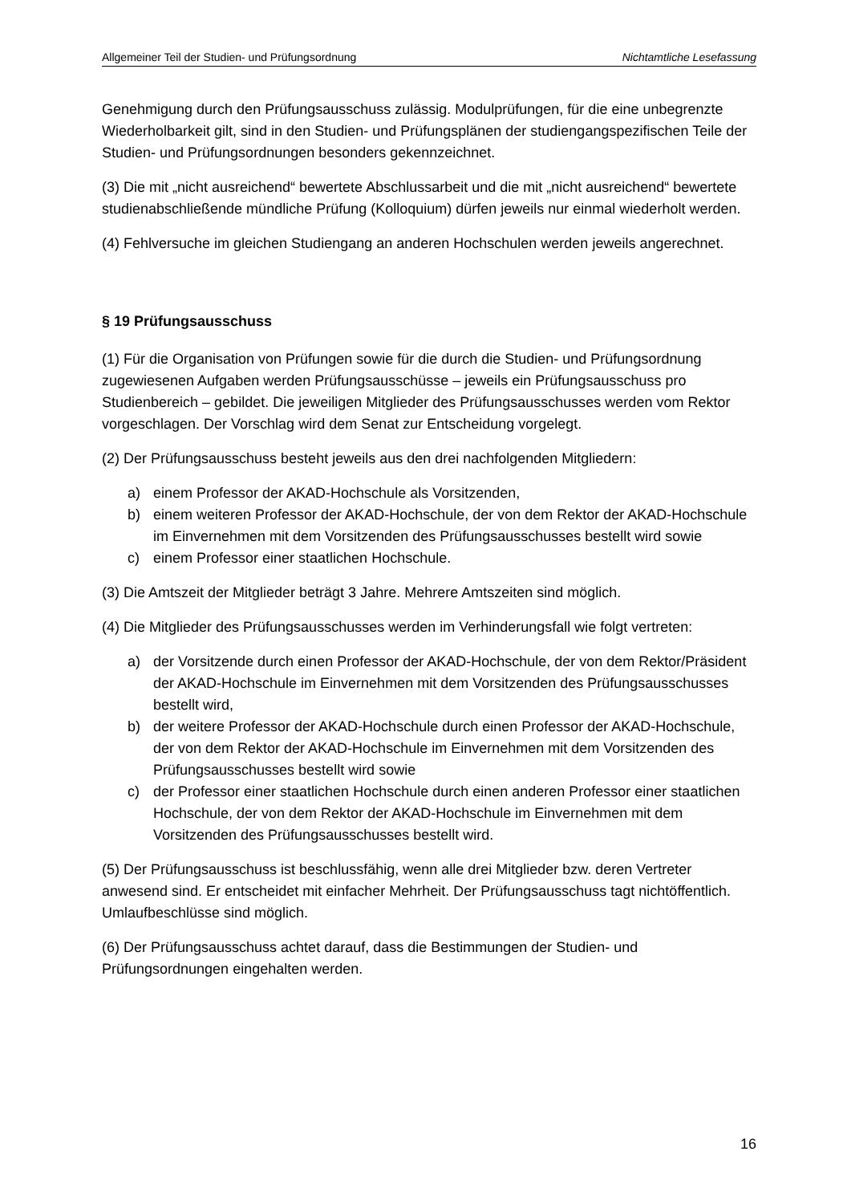Allgemeiner Teil der Studien- und Prüfungsordnung Nichtamtliche Lesefassung
Genehmigung durch den Prüfungsausschuss zulässig. Modulprüfungen, für die eine unbegrenzte Wiederholbarkeit gilt, sind in den Studien- und Prüfungsplänen der studiengangspezifischen Teile der Studien- und Prüfungsordnungen besonders gekennzeichnet.
(3) Die mit „nicht ausreichend“ bewertete Abschlussarbeit und die mit „nicht ausreichend“ bewertete studienabschließende mündliche Prüfung (Kolloquium) dürfen jeweils nur einmal wiederholt werden.
(4) Fehlversuche im gleichen Studiengang an anderen Hochschulen werden jeweils angerechnet.
§ 19 Prüfungsausschuss
(1) Für die Organisation von Prüfungen sowie für die durch die Studien- und Prüfungsordnung zugewiesenen Aufgaben werden Prüfungsausschüsse – jeweils ein Prüfungsausschuss pro Studienbereich – gebildet. Die jeweiligen Mitglieder des Prüfungsausschusses werden vom Rektor vorgeschlagen. Der Vorschlag wird dem Senat zur Entscheidung vorgelegt.
(2) Der Prüfungsausschuss besteht jeweils aus den drei nachfolgenden Mitgliedern:
a) einem Professor der AKAD-Hochschule als Vorsitzenden,
b) einem weiteren Professor der AKAD-Hochschule, der von dem Rektor der AKAD-Hochschule im Einvernehmen mit dem Vorsitzenden des Prüfungsausschusses bestellt wird sowie
c) einem Professor einer staatlichen Hochschule.
(3) Die Amtszeit der Mitglieder beträgt 3 Jahre. Mehrere Amtszeiten sind möglich.
(4) Die Mitglieder des Prüfungsausschusses werden im Verhinderungsfall wie folgt vertreten:
a) der Vorsitzende durch einen Professor der AKAD-Hochschule, der von dem Rektor/Präsident der AKAD-Hochschule im Einvernehmen mit dem Vorsitzenden des Prüfungsausschusses bestellt wird,
b) der weitere Professor der AKAD-Hochschule durch einen Professor der AKAD-Hochschule, der von dem Rektor der AKAD-Hochschule im Einvernehmen mit dem Vorsitzenden des Prüfungsausschusses bestellt wird sowie
c) der Professor einer staatlichen Hochschule durch einen anderen Professor einer staatlichen Hochschule, der von dem Rektor der AKAD-Hochschule im Einvernehmen mit dem Vorsitzenden des Prüfungsausschusses bestellt wird.
(5) Der Prüfungsausschuss ist beschlussfähig, wenn alle drei Mitglieder bzw. deren Vertreter anwesend sind. Er entscheidet mit einfacher Mehrheit. Der Prüfungsausschuss tagt nichtöffentlich. Umlaufbeschlüsse sind möglich.
(6) Der Prüfungsausschuss achtet darauf, dass die Bestimmungen der Studien- und Prüfungsordnungen eingehalten werden.
16